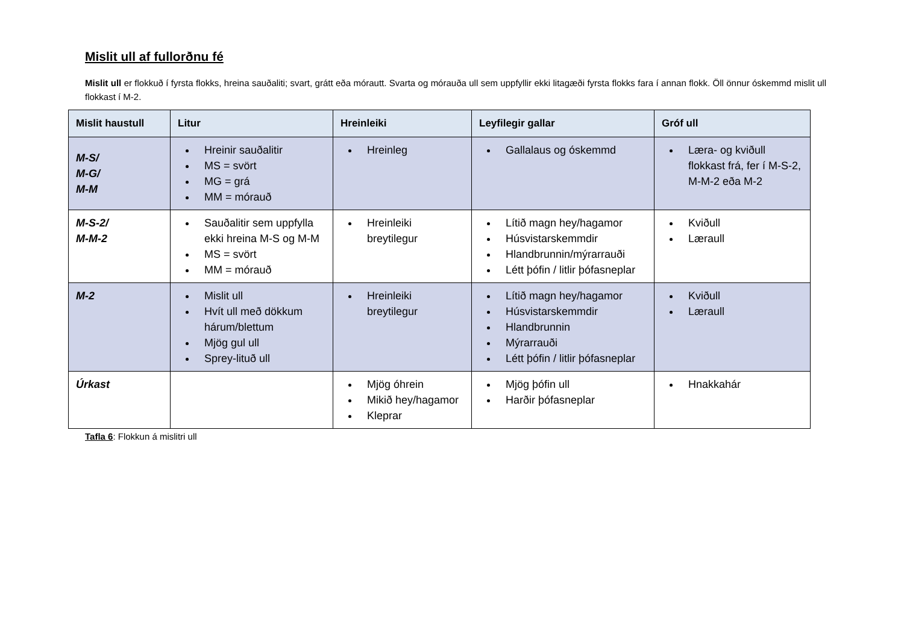Mislit ull af fullorðnu fé
Mislit ull er flokkuð í fyrsta flokks, hreina sauðaliti; svart, grátt eða mórautt. Svarta og mórauða ull sem uppfyllir ekki litagæði fyrsta flokks fara í annan flokk. Öll önnur óskemmd mislit ull flokkast í M-2.
| Mislit haustull | Litur | Hreinleiki | Leyfilegir gallar | Gróf ull |
| --- | --- | --- | --- | --- |
| M-S/ M-G/ M-M | Hreinir sauðalitir MS = svört MG = grá MM = mórauð | Hreinleg | Gallalaus og óskemmd | Læra- og kviðull flokkast frá, fer í M-S-2, M-M-2 eða M-2 |
| M-S-2/ M-M-2 | Sauðalitir sem uppfylla ekki hreina M-S og M-M MS = svört MM = mórauð | Hreinleiki breytilegur | Lítið magn hey/hagamor Húsvistarskemmdir Hlandbrunnin/mýrarrauði Létt þófin / litlir þófasneplar | Kviðull Læraull |
| M-2 | Mislit ull Hvít ull með dökkum hárum/blettum Mjög gul ull Sprey-lituð ull | Hreinleiki breytilegur | Lítið magn hey/hagamor Húsvistarskemmdir Hlandbrunnin Mýrarrauði Létt þófin / litlir þófasneplar | Kviðull Læraull |
| Úrkast | | Mjög óhrein Mikið hey/hagamor Kleprar | Mjög þófin ull Harðir þófasneplar | Hnakkahár |
Tafla 6: Flokkun á mislitri ull